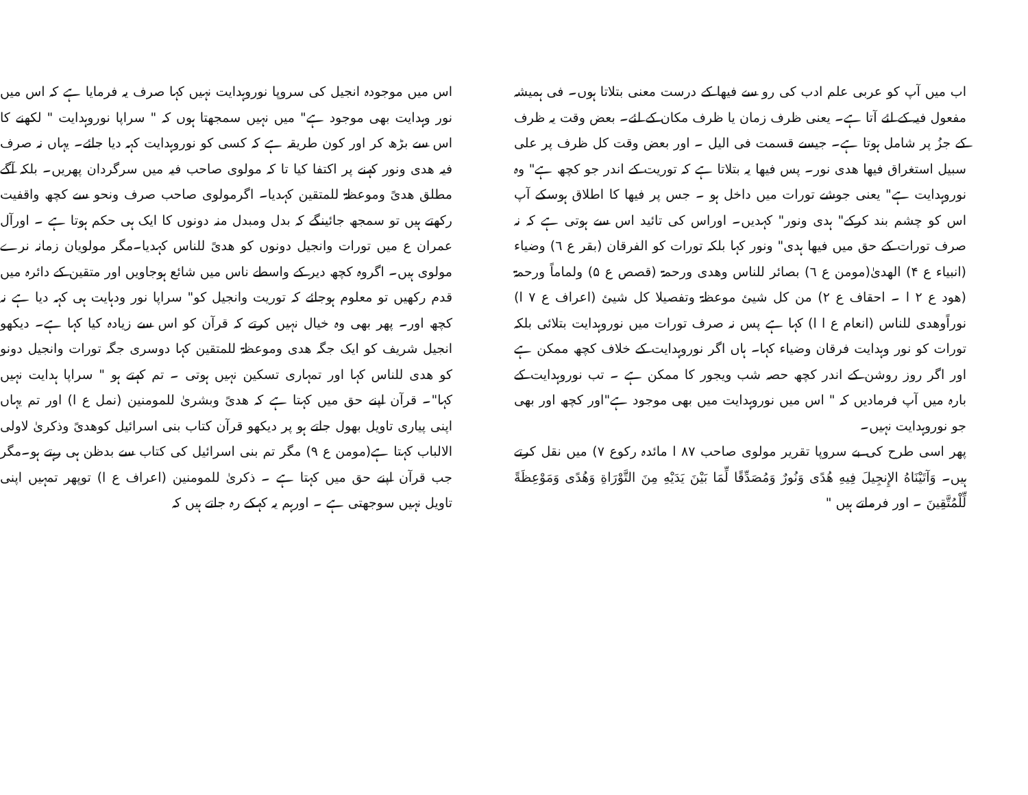اب میں آپ کو عربی علم ادب کی رو سے فیھا کے درست معنی بتلاتا ہوں۔ فی ہمیشہ مفعول فیہ کے لئے آتا ہے۔ یعنی ظرف زمان یا ظرف مکان کے لئے۔ بعض وقت یہ ظرف کے جزُ پر شامل ہوتا ہے۔ جیسے قسمت فی الیل ۔ اور بعض وقت کل ظرف پر علی سبیل استغراق فیھا ھدی نور۔ پس فیھا یہ بتلاتا ہے کہ توریت کے اندر جو کچھ ہے" وہ نوروہدایت ہے" یعنی جوشے تورات میں داخل ہو ۔ جس پر فیھا کا اطلاق ہوسکے آپ اس کو چشم بند کرکے" ہدی ونور" کہدیں۔ اوراس کی تائید اس سے ہوتی ہے کہ نہ صرف تورات کے حق میں فیھا ہدی" ونور کہا بلکہ تورات کو الفرقان (بقر ع ٦) وضیاء (انبیاء ع ۴) الھدیٰ(مومن ع ٦) بصائر للناس وھدی ورحمۃ (قصص ع ۵) ولماماً ورحمۃ (ھود ع ٢ ا ۔ احقاف ع ٢) من کل شیئ موعظۃ وتفصیلا کل شیئ (اعراف ع ٧ ا) نوراًوھدی للناس (انعام ع ا ا) کہا ہے پس نہ صرف تورات میں نوروہدایت بتلائی بلکہ تورات کو نور وہدایت فرقان وضیاء کہا۔ ہاں اگر نوروہدایت کے خلاف کچھ ممکن ہے اور اگر روز روشن کے اندر کچھ حصہ شب ویجور کا ممکن ہے ۔ تب نوروہدایت کے بارہ میں آپ فرمادیں کہ " اس میں نوروہدایت میں بھی موجود ہے"اور کچھ اور بھی جو نوروہدایت نہیں۔
پھر اسی طرح کی بے سروپا تقریر مولوی صاحب ٨٧ ا مائدہ رکوع ٧) میں نقل کرتے ہیں۔ وَآتَيْنَاهُ الإِنجِيلَ فِيهِ هُدًى وَنُورٌ وَمُصَدِّقًا لِّمَا بَيْنَ يَدَيْهِ مِنَ التَّوْرَاةِ وَهُدًى وَمَوْعِظَةً لِّلْمُتَّقِينَ ۔ اور فرماتے ہیں "
اس میں موجودہ انجیل کی سروپا نوروہدایت نہیں کہا صرف یہ فرمایا ہے کہ اس میں نور وہدایت بھی موجود ہے" میں نہیں سمجھتا ہوں کہ " سراپا نوروہدایت " لکھنے کا اس سے بڑھ کر اور کون طریقہ ہے کہ کسی کو نوروہدایت کہہ دیا جائے۔ یہاں نہ صرف فیہ ھدی ونور کہنے پر اکتفا کیا تا کہ مولوی صاحب فیہ میں سرگردان پھریں۔ بلکہ آگے مطلق ھدیً وموعظۃ للمتقین کہدیا۔ اگرمولوی صاحب صرف ونحو سے کچھ واقفیت رکھتے ہیں تو سمجھ جائینگے کہ بدل ومبدل منہ دونوں کا ایک ہی حکم ہوتا ہے ۔ اورآل عمران ع میں تورات وانجیل دونوں کو ھدیً للناس کہدیا۔مگر مولویان زمانہ نرے مولوی ہیں۔ اگروہ کچھ دیر کے واسطے ناس میں شائع ہوجاویں اور متقین کے دائرہ میں قدم رکھیں تو معلوم ہوجائے کہ توریت وانجیل کو" سراپا نور ودہایت ہی کہہ دیا ہے نہ کچھ اور۔ پھر بھی وہ خیال نہیں کرتے کہ قرآن کو اس سے زیادہ کیا کہا ہے۔ دیکھو انجیل شریف کو ایک جگہ ھدی وموعظۃ للمتقین کہا دوسری جگہ تورات وانجیل دونو کو ھدی للناس کہا اور تمہاری تسکین نہیں ہوتی ۔ تم کہتے ہو " سراپا ہدایت نہیں کہا"۔ قرآن اپنے حق میں کہتا ہے کہ ھدیً وبشریٰ للمومنین (نمل ع ا) اور تم یہاں اپنی پیاری تاویل بھول جاتے ہو پر دیکھو قرآن کتاب بنی اسرائیل کوھدیً وذکریٰ لاولی الالباب کہتا ہے(مومن ع ٩) مگر تم بنی اسرائیل کی کتاب سے بدظن ہی رہتے ہو۔مگر جب قرآن اپنے حق میں کہتا ہے ۔ ذکریٰ للمومنین (اعراف ع ا) توپھر تمہیں اپنی تاویل نہیں سوجھتی ہے ۔ اورہم یہ کہکے رہ جاتے ہیں کہ